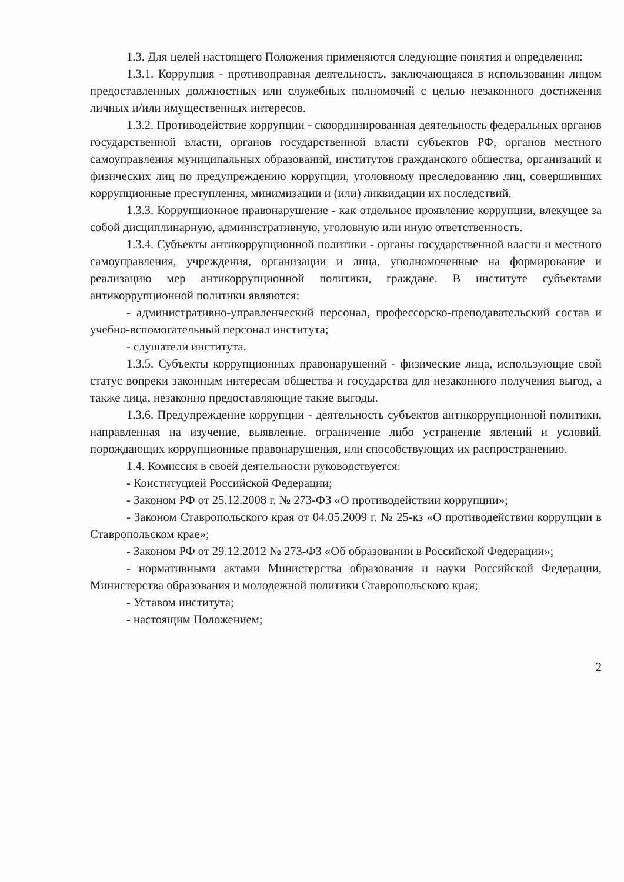1.3. Для целей настоящего Положения применяются следующие понятия и определения:
1.3.1. Коррупция - противоправная деятельность, заключающаяся в использовании лицом предоставленных должностных или служебных полномочий с целью незаконного достижения личных и/или имущественных интересов.
1.3.2. Противодействие коррупции - скоординированная деятельность федеральных органов государственной власти, органов государственной власти субъектов РФ, органов местного самоуправления муниципальных образований, институтов гражданского общества, организаций и физических лиц по предупреждению коррупции, уголовному преследованию лиц, совершивших коррупционные преступления, минимизации и (или) ликвидации их последствий.
1.3.3. Коррупционное правонарушение - как отдельное проявление коррупции, влекущее за собой дисциплинарную, административную, уголовную или иную ответственность.
1.3.4. Субъекты антикоррупционной политики - органы государственной власти и местного самоуправления, учреждения, организации и лица, уполномоченные на формирование и реализацию мер антикоррупционной политики, граждане. В институте субъектами антикоррупционной политики являются:
- административно-управленческий персонал, профессорско-преподавательский состав и учебно-вспомогательный персонал института;
- слушатели института.
1.3.5. Субъекты коррупционных правонарушений - физические лица, использующие свой статус вопреки законным интересам общества и государства для незаконного получения выгод, а также лица, незаконно предоставляющие такие выгоды.
1.3.6. Предупреждение коррупции - деятельность субъектов антикоррупционной политики, направленная на изучение, выявление, ограничение либо устранение явлений и условий, порождающих коррупционные правонарушения, или способствующих их распространению.
1.4. Комиссия в своей деятельности руководствуется:
- Конституцией Российской Федерации;
- Законом РФ от 25.12.2008 г. № 273-ФЗ «О противодействии коррупции»;
- Законом Ставропольского края от 04.05.2009 г. № 25-кз «О противодействии коррупции в Ставропольском крае»;
- Законом РФ от 29.12.2012 № 273-ФЗ «Об образовании в Российской Федерации»;
- нормативными актами Министерства образования и науки Российской Федерации, Министерства образования и молодежной политики Ставропольского края;
- Уставом института;
- настоящим Положением;
2